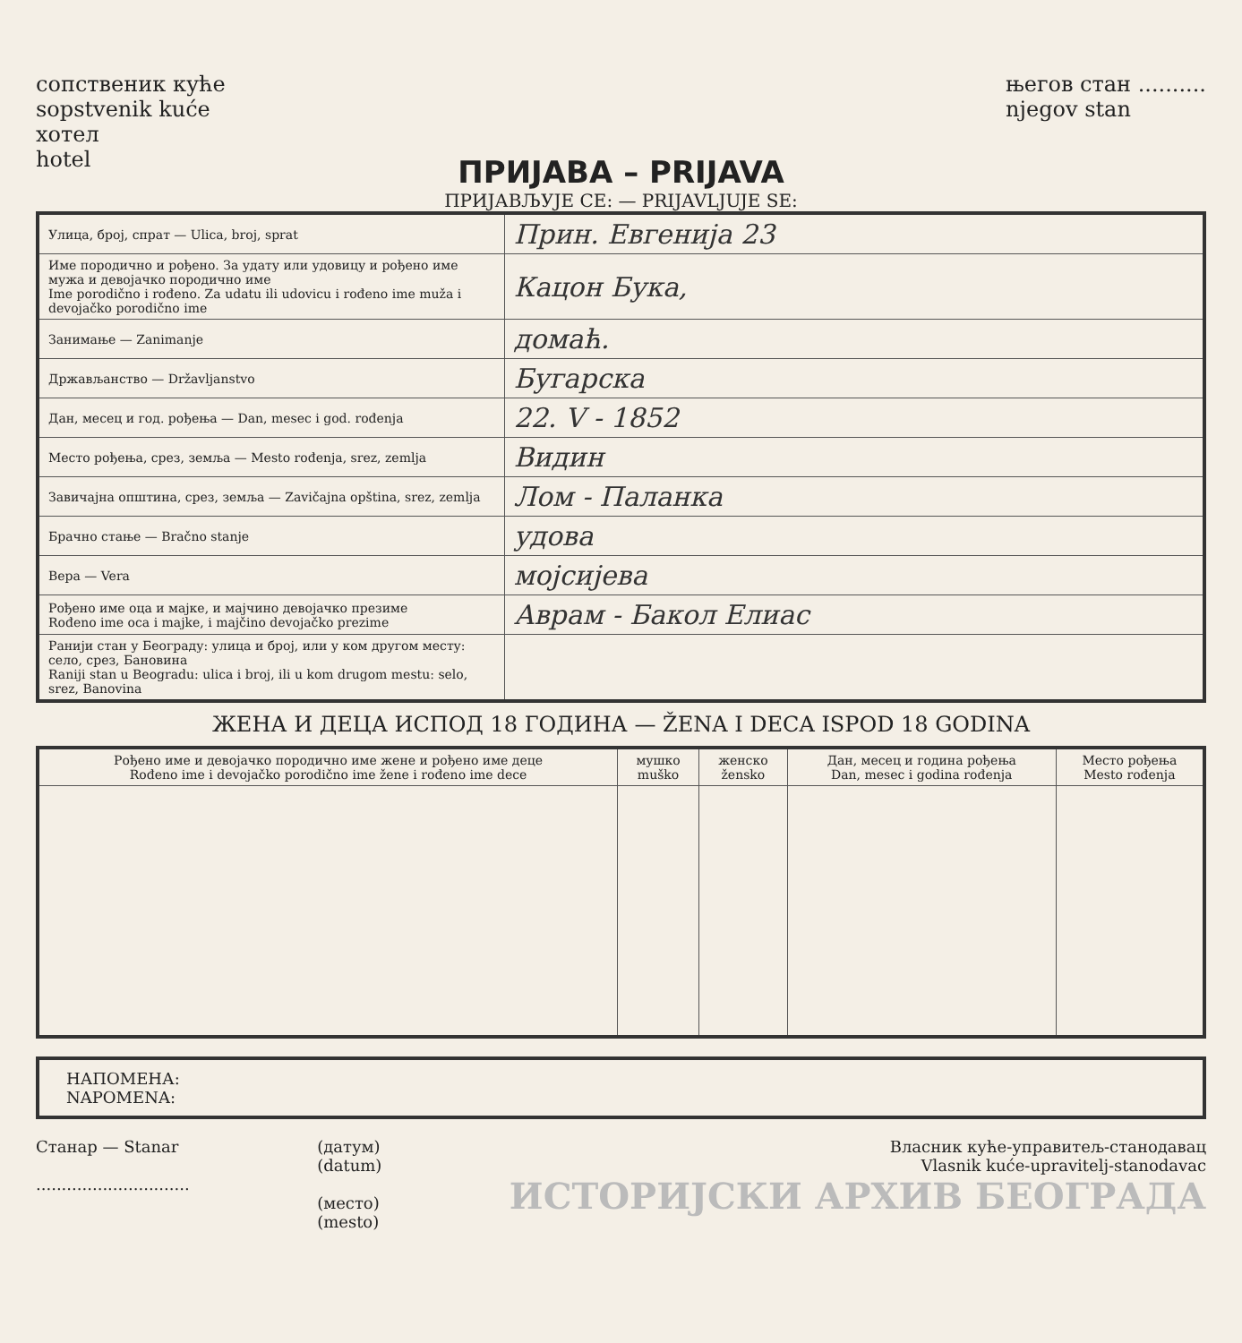сопственик куће
sopstvenik kuće
хотел
hotel
његов стан ..........
njegov stan
ПРИЈАВА – PRIJAVA
ПРИЈАВЉУЈЕ СЕ: — PRIJAVLJUJE SE:
| Улица, број, спрат — Ulica, broj, sprat | Прин. Евгенија 23 |
| Име породично и рођено. За удату или удовицу и рођено име мужа и девојачко породично име Ime porodično i rođeno. Za udatu ili udovicu i rođeno ime muža i devojačko porodično ime | Кацон Букa, |
| Занимање — Zanimanje | домаћ. |
| Држављанство — Državljanstvo | Бугарска |
| Дан, месец и год. рођења — Dan, mesec i god. rođenja | 22. V - 1852 |
| Место рођења, срез, земља — Mesto rođenja, srez, zemlja | Видин |
| Завичајна општина, срез, земља — Zavičajna opština, srez, zemlja | Лом - Паланка |
| Брачно стање — Bračno stanje | удова |
| Вера — Vera | мојсијева |
| Рођено име оца и мајке, и мајчино девојачко презиме Rođeno ime oca i majke, i majčino devojačko prezime | Аврам - Бакол Елиас |
| Ранији стан у Београду: улица и број, или у ком другом месту: село, срез, Бановина Raniji stan u Beogradu: ulica i broj, ili u kom drugom mestu: selo, srez, Banovina | |
ЖЕНА И ДЕЦА ИСПОД 18 ГОДИНА — ŽENA I DECA ISPOD 18 GODINA
| Рођено име и девојачко породично име жене и рођено име деце Rođeno ime i devojačko porodično ime žene i rođeno ime dece | мушко muško | женско žensko | Дан, месец и година рођења Dan, mesec i godina rođenja | Место рођења Mesto rođenja |
| --- | --- | --- | --- | --- |
НАПОМЕНА:
NAPOMENA:
Станар — Stanar
..............................
(датум)
(datum)
(место)
(mesto)
Власник куће-управитељ-станодавац
Vlasnik kuće-upravitelj-stanodavac
ИСТОРИЈСКИ АРХИВ БЕОГРАДА